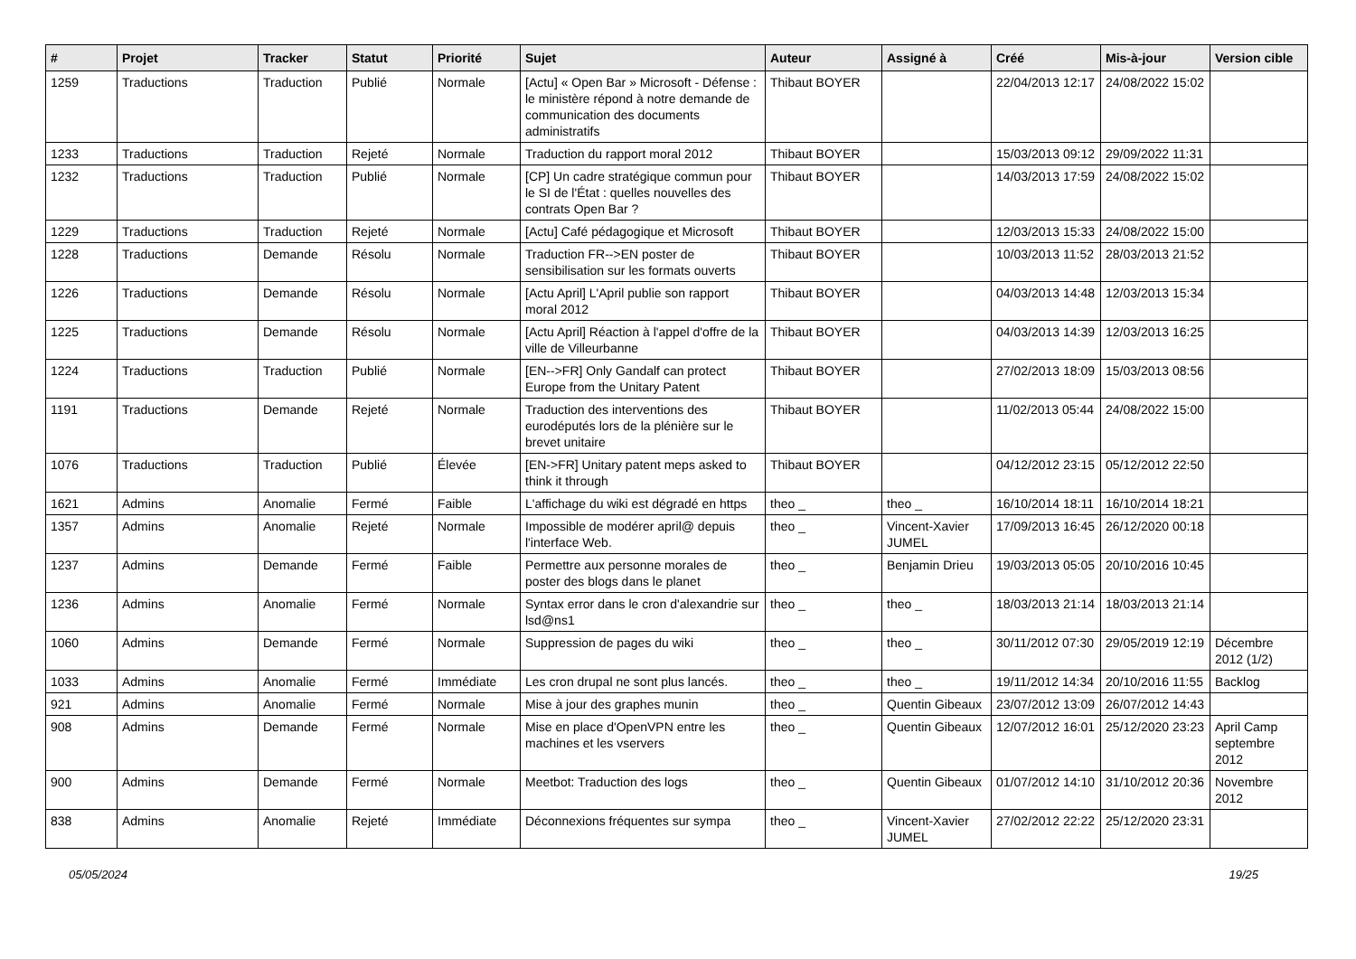| # | Projet | Tracker | Statut | Priorité | Sujet | Auteur | Assigné à | Créé | Mis-à-jour | Version cible |
| --- | --- | --- | --- | --- | --- | --- | --- | --- | --- | --- |
| 1259 | Traductions | Traduction | Publié | Normale | [Actu] « Open Bar » Microsoft - Défense : le ministère répond à notre demande de communication des documents administratifs | Thibaut BOYER | | 22/04/2013 12:17 | 24/08/2022 15:02 | |
| 1233 | Traductions | Traduction | Rejeté | Normale | Traduction du rapport moral 2012 | Thibaut BOYER | | 15/03/2013 09:12 | 29/09/2022 11:31 | |
| 1232 | Traductions | Traduction | Publié | Normale | [CP] Un cadre stratégique commun pour le SI de l'État : quelles nouvelles des contrats Open Bar ? | Thibaut BOYER | | 14/03/2013 17:59 | 24/08/2022 15:02 | |
| 1229 | Traductions | Traduction | Rejeté | Normale | [Actu] Café pédagogique et Microsoft | Thibaut BOYER | | 12/03/2013 15:33 | 24/08/2022 15:00 | |
| 1228 | Traductions | Demande | Résolu | Normale | Traduction FR-->EN poster de sensibilisation sur les formats ouverts | Thibaut BOYER | | 10/03/2013 11:52 | 28/03/2013 21:52 | |
| 1226 | Traductions | Demande | Résolu | Normale | [Actu April] L'April publie son rapport moral 2012 | Thibaut BOYER | | 04/03/2013 14:48 | 12/03/2013 15:34 | |
| 1225 | Traductions | Demande | Résolu | Normale | [Actu April] Réaction à l'appel d'offre de la ville de Villeurbanne | Thibaut BOYER | | 04/03/2013 14:39 | 12/03/2013 16:25 | |
| 1224 | Traductions | Traduction | Publié | Normale | [EN-->FR] Only Gandalf can protect Europe from the Unitary Patent | Thibaut BOYER | | 27/02/2013 18:09 | 15/03/2013 08:56 | |
| 1191 | Traductions | Demande | Rejeté | Normale | Traduction des interventions des eurodéputés lors de la plénière sur le brevet unitaire | Thibaut BOYER | | 11/02/2013 05:44 | 24/08/2022 15:00 | |
| 1076 | Traductions | Traduction | Publié | Élevée | [EN->FR] Unitary patent meps asked to think it through | Thibaut BOYER | | 04/12/2012 23:15 | 05/12/2012 22:50 | |
| 1621 | Admins | Anomalie | Fermé | Faible | L'affichage du wiki est dégradé en https | theo _ | theo _ | 16/10/2014 18:11 | 16/10/2014 18:21 | |
| 1357 | Admins | Anomalie | Rejeté | Normale | Impossible de modérer april@ depuis l'interface Web. | theo _ | Vincent-Xavier JUMEL | 17/09/2013 16:45 | 26/12/2020 00:18 | |
| 1237 | Admins | Demande | Fermé | Faible | Permettre aux personne morales de poster des blogs dans le planet | theo _ | Benjamin Drieu | 19/03/2013 05:05 | 20/10/2016 10:45 | |
| 1236 | Admins | Anomalie | Fermé | Normale | Syntax error dans le cron d'alexandrie sur lsd@ns1 | theo _ | theo _ | 18/03/2013 21:14 | 18/03/2013 21:14 | |
| 1060 | Admins | Demande | Fermé | Normale | Suppression de pages du wiki | theo _ | theo _ | 30/11/2012 07:30 | 29/05/2019 12:19 | Décembre 2012 (1/2) |
| 1033 | Admins | Anomalie | Fermé | Immédiate | Les cron drupal ne sont plus lancés. | theo _ | theo _ | 19/11/2012 14:34 | 20/10/2016 11:55 | Backlog |
| 921 | Admins | Anomalie | Fermé | Normale | Mise à jour des graphes munin | theo _ | Quentin Gibeaux | 23/07/2012 13:09 | 26/07/2012 14:43 | |
| 908 | Admins | Demande | Fermé | Normale | Mise en place d'OpenVPN entre les machines et les vservers | theo _ | Quentin Gibeaux | 12/07/2012 16:01 | 25/12/2020 23:23 | April Camp septembre 2012 |
| 900 | Admins | Demande | Fermé | Normale | Meetbot: Traduction des logs | theo _ | Quentin Gibeaux | 01/07/2012 14:10 | 31/10/2012 20:36 | Novembre 2012 |
| 838 | Admins | Anomalie | Rejeté | Immédiate | Déconnexions fréquentes sur sympa | theo _ | Vincent-Xavier JUMEL | 27/02/2012 22:22 | 25/12/2020 23:31 | |
05/05/2024 19/25